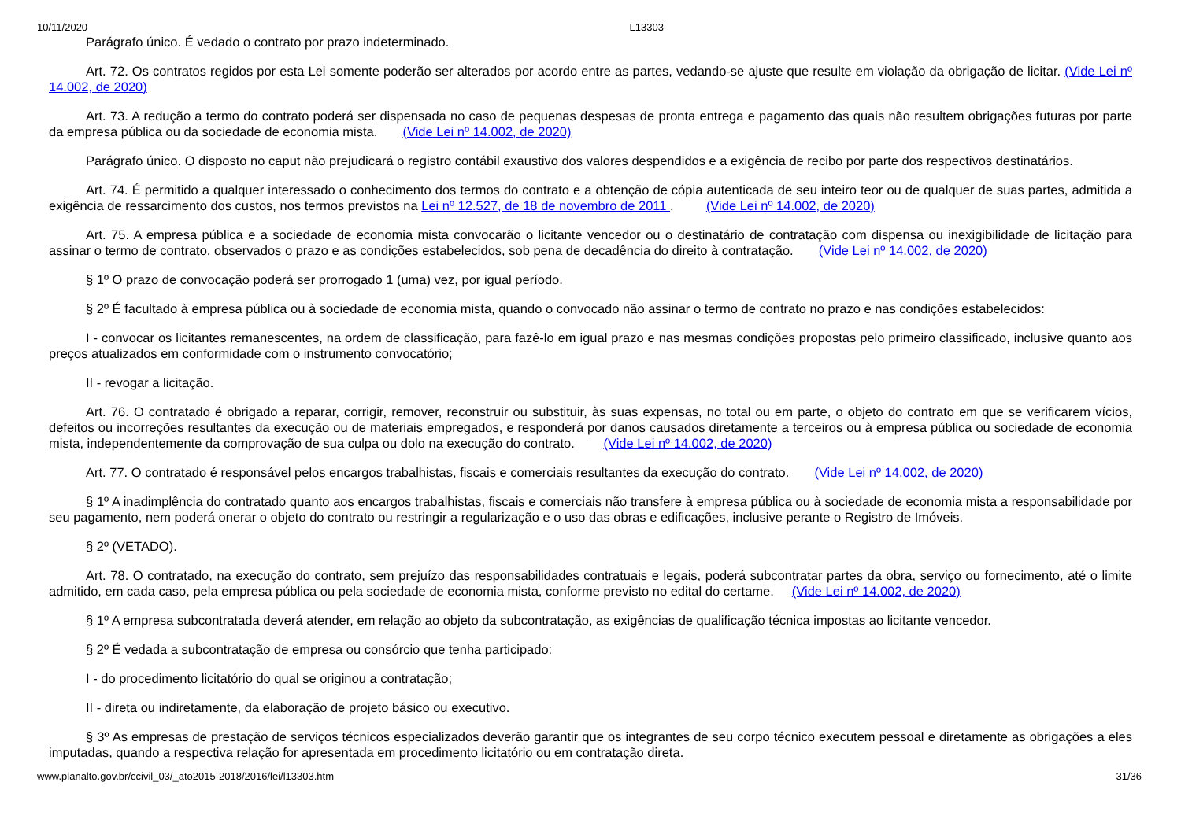10/11/2020 L13303
Parágrafo único. É vedado o contrato por prazo indeterminado.
Art. 72. Os contratos regidos por esta Lei somente poderão ser alterados por acordo entre as partes, vedando-se ajuste que resulte em violação da obrigação de licitar. (Vide Lei nº 14.002, de 2020)
Art. 73. A redução a termo do contrato poderá ser dispensada no caso de pequenas despesas de pronta entrega e pagamento das quais não resultem obrigações futuras por parte da empresa pública ou da sociedade de economia mista. (Vide Lei nº 14.002, de 2020)
Parágrafo único. O disposto no caput não prejudicará o registro contábil exaustivo dos valores despendidos e a exigência de recibo por parte dos respectivos destinatários.
Art. 74. É permitido a qualquer interessado o conhecimento dos termos do contrato e a obtenção de cópia autenticada de seu inteiro teor ou de qualquer de suas partes, admitida a exigência de ressarcimento dos custos, nos termos previstos na Lei nº 12.527, de 18 de novembro de 2011 . (Vide Lei nº 14.002, de 2020)
Art. 75. A empresa pública e a sociedade de economia mista convocarão o licitante vencedor ou o destinatário de contratação com dispensa ou inexigibilidade de licitação para assinar o termo de contrato, observados o prazo e as condições estabelecidos, sob pena de decadência do direito à contratação. (Vide Lei nº 14.002, de 2020)
§ 1º O prazo de convocação poderá ser prorrogado 1 (uma) vez, por igual período.
§ 2º É facultado à empresa pública ou à sociedade de economia mista, quando o convocado não assinar o termo de contrato no prazo e nas condições estabelecidos:
I - convocar os licitantes remanescentes, na ordem de classificação, para fazê-lo em igual prazo e nas mesmas condições propostas pelo primeiro classificado, inclusive quanto aos preços atualizados em conformidade com o instrumento convocatório;
II - revogar a licitação.
Art. 76. O contratado é obrigado a reparar, corrigir, remover, reconstruir ou substituir, às suas expensas, no total ou em parte, o objeto do contrato em que se verificarem vícios, defeitos ou incorreções resultantes da execução ou de materiais empregados, e responderá por danos causados diretamente a terceiros ou à empresa pública ou sociedade de economia mista, independentemente da comprovação de sua culpa ou dolo na execução do contrato. (Vide Lei nº 14.002, de 2020)
Art. 77. O contratado é responsável pelos encargos trabalhistas, fiscais e comerciais resultantes da execução do contrato. (Vide Lei nº 14.002, de 2020)
§ 1º A inadimplência do contratado quanto aos encargos trabalhistas, fiscais e comerciais não transfere à empresa pública ou à sociedade de economia mista a responsabilidade por seu pagamento, nem poderá onerar o objeto do contrato ou restringir a regularização e o uso das obras e edificações, inclusive perante o Registro de Imóveis.
§ 2º (VETADO).
Art. 78. O contratado, na execução do contrato, sem prejuízo das responsabilidades contratuais e legais, poderá subcontratar partes da obra, serviço ou fornecimento, até o limite admitido, em cada caso, pela empresa pública ou pela sociedade de economia mista, conforme previsto no edital do certame. (Vide Lei nº 14.002, de 2020)
§ 1º A empresa subcontratada deverá atender, em relação ao objeto da subcontratação, as exigências de qualificação técnica impostas ao licitante vencedor.
§ 2º É vedada a subcontratação de empresa ou consórcio que tenha participado:
I - do procedimento licitatório do qual se originou a contratação;
II - direta ou indiretamente, da elaboração de projeto básico ou executivo.
§ 3º As empresas de prestação de serviços técnicos especializados deverão garantir que os integrantes de seu corpo técnico executem pessoal e diretamente as obrigações a eles imputadas, quando a respectiva relação for apresentada em procedimento licitatório ou em contratação direta.
www.planalto.gov.br/ccivil_03/_ato2015-2018/2016/lei/l13303.htm 31/36